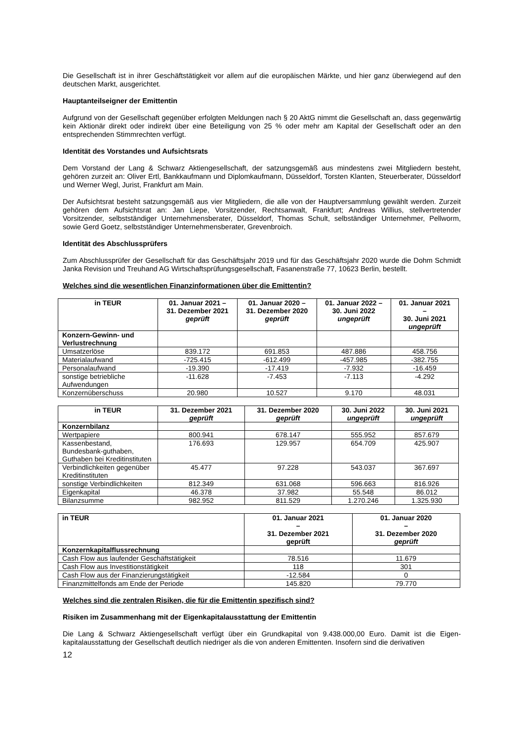Die Gesellschaft ist in ihrer Geschäftstätigkeit vor allem auf die europäischen Märkte, und hier ganz überwiegend auf den deutschen Markt, ausgerichtet.
Hauptanteilseigner der Emittentin
Aufgrund von der Gesellschaft gegenüber erfolgten Meldungen nach § 20 AktG nimmt die Gesellschaft an, dass gegenwärtig kein Aktionär direkt oder indirekt über eine Beteiligung von 25 % oder mehr am Kapital der Gesellschaft oder an den entsprechenden Stimmrechten verfügt.
Identität des Vorstandes und Aufsichtsrats
Dem Vorstand der Lang & Schwarz Aktiengesellschaft, der satzungsgemäß aus mindestens zwei Mitgliedern besteht, gehören zurzeit an: Oliver Ertl, Bankkaufmann und Diplomkaufmann, Düsseldorf, Torsten Klanten, Steuerberater, Düsseldorf und Werner Wegl, Jurist, Frankfurt am Main.
Der Aufsichtsrat besteht satzungsgemäß aus vier Mitgliedern, die alle von der Hauptversammlung gewählt werden. Zurzeit gehören dem Aufsichtsrat an: Jan Liepe, Vorsitzender, Rechtsanwalt, Frankfurt; Andreas Willius, stellvertretender Vorsitzender, selbstständiger Unternehmensberater, Düsseldorf, Thomas Schult, selbständiger Unternehmer, Pellworm, sowie Gerd Goetz, selbstständiger Unternehmensberater, Grevenbroich.
Identität des Abschlussprüfers
Zum Abschlussprüfer der Gesellschaft für das Geschäftsjahr 2019 und für das Geschäftsjahr 2020 wurde die Dohm Schmidt Janka Revision und Treuhand AG Wirtschaftsprüfungsgesellschaft, Fasanenstraße 77, 10623 Berlin, bestellt.
Welches sind die wesentlichen Finanzinformationen über die Emittentin?
| in TEUR | 01. Januar 2021 – 31. Dezember 2021 geprüft | 01. Januar 2020 – 31. Dezember 2020 geprüft | 01. Januar 2022 – 30. Juni 2022 ungeprüft | 01. Januar 2021 – 30. Juni 2021 ungeprüft |
| --- | --- | --- | --- | --- |
| Konzern-Gewinn- und Verlustrechnung | | | | |
| Umsatzerlöse | 839.172 | 691.853 | 487.886 | 458.756 |
| Materialaufwand | -725.415 | -612.499 | -457.985 | -382.755 |
| Personalaufwand | -19.390 | -17.419 | -7.932 | -16.459 |
| sonstige betriebliche Aufwendungen | -11.628 | -7.453 | -7.113 | -4.292 |
| Konzernüberschuss | 20.980 | 10.527 | 9.170 | 48.031 |
| in TEUR | 31. Dezember 2021 geprüft | 31. Dezember 2020 geprüft | 30. Juni 2022 ungeprüft | 30. Juni 2021 ungeprüft |
| --- | --- | --- | --- | --- |
| Konzernbilanz | | | | |
| Wertpapiere | 800.941 | 678.147 | 555.952 | 857.679 |
| Kassenbestand, Bundesbank-guthaben, Guthaben bei Kreditinstituten | 176.693 | 129.957 | 654.709 | 425.907 |
| Verbindlichkeiten gegenüber Kreditinstituten | 45.477 | 97.228 | 543.037 | 367.697 |
| sonstige Verbindlichkeiten | 812.349 | 631.068 | 596.663 | 816.926 |
| Eigenkapital | 46.378 | 37.982 | 55.548 | 86.012 |
| Bilanzsumme | 982.952 | 811.529 | 1.270.246 | 1.325.930 |
| in TEUR | 01. Januar 2021 – 31. Dezember 2021 geprüft | 01. Januar 2020 – 31. Dezember 2020 geprüft |
| --- | --- | --- |
| Konzernkapitalflussrechnung | | |
| Cash Flow aus laufender Geschäftstätigkeit | 78.516 | 11.679 |
| Cash Flow aus Investitionstätigkeit | 118 | 301 |
| Cash Flow aus der Finanzierungstätigkeit | -12.584 | 0 |
| Finanzmittelfonds am Ende der Periode | 145.820 | 79.770 |
Welches sind die zentralen Risiken, die für die Emittentin spezifisch sind?
Risiken im Zusammenhang mit der Eigenkapitalausstattung der Emittentin
Die Lang & Schwarz Aktiengesellschaft verfügt über ein Grundkapital von 9.438.000,00 Euro. Damit ist die Eigen-kapitalausstattung der Gesellschaft deutlich niedriger als die von anderen Emittenten. Insofern sind die derivativen
12